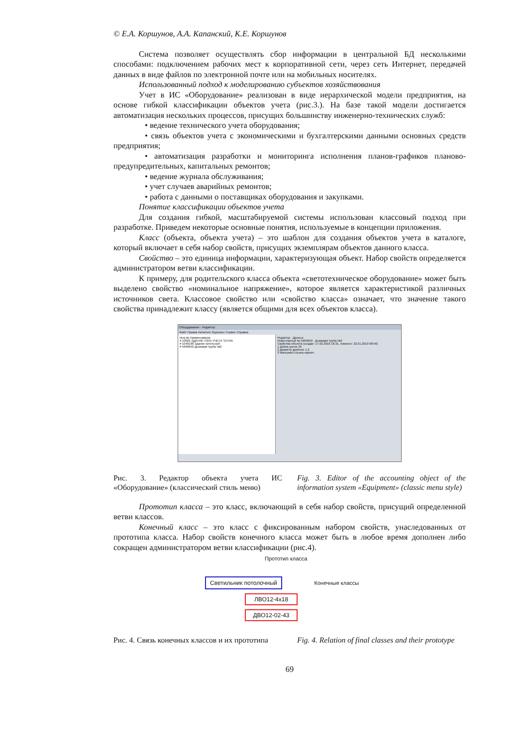© Е.А. Коршунов, А.А. Капанский, К.Е. Коршунов
Система позволяет осуществлять сбор информации в центральной БД несколькими способами: подключением рабочих мест к корпоративной сети, через сеть Интернет, передачей данных в виде файлов по электронной почте или на мобильных носителях.
Использованный подход к моделированию субъектов хозяйствования
Учет в ИС «Оборудование» реализован в виде иерархической модели предприятия, на основе гибкой классификации объектов учета (рис.3.). На базе такой модели достигается автоматизация нескольких процессов, присущих большинству инженерно-технических служб:
• ведение технического учета оборудования;
• связь объектов учета с экономическими и бухгалтерскими данными основных средств предприятия;
• автоматизация разработки и мониторинга исполнения планов-графиков планово-предупредительных, капитальных ремонтов;
• ведение журнала обслуживания;
• учет случаев аварийных ремонтов;
• работа с данными о поставщиках оборудования и закупками.
Понятие классификации объектов учета
Для создания гибкой, масштабируемой системы использован классовый подход при разработке. Приведем некоторые основные понятия, используемые в концепции приложения.
Класс (объекта, объекта учета) – это шаблон для создания объектов учета в каталоге, который включает в себя набор свойств, присущих экземплярам объектов данного класса.
Свойство – это единица информации, характеризующая объект. Набор свойств определяется администратором ветви классификации.
К примеру, для родительского класса объекта «светотехническое оборудование» может быть выделено свойство «номинальное напряжение», которое является характеристикой различных источников света. Классовое свойство или «свойство класса» означает, что значение такого свойства принадлежит классу (является общими для всех объектов класса).
Оборудование - Редактор
Файл Правка Каталоги Журналы Сервис Справка
Инв.№ Наименование
# 10822 ЗДАНИЕ УЗЛА УЧЕТА ТЕПЛА
# 1040100 Здание котельной
# 5669650 Дымовая труба №2
Редактор · Данные
Инвентарный № 5669650 · Дымовая труба №2
Свойства объекта (создан: 17.02.2016 16:31, изменен: 22.01.2019 08:56)
1 Длина целое 35
2 Диаметр дробное 1,2
3 Материал строка кирпич
Рис. 3. Редактор объекта учета ИС «Оборудование» (классический стиль меню)
Fig. 3. Editor of the accounting object of the information system «Equipment» (classic menu style)
Прототип класса – это класс, включающий в себя набор свойств, присущий определенной ветви классов.
Конечный класс – это класс с фиксированным набором свойств, унаследованных от прототипа класса. Набор свойств конечного класса может быть в любое время дополнен либо сокращен администратором ветви классификации (рис.4).
Прототип класса
Светильник потолочный
Конечные классы
ЛВО12-4х18
ДВО12-02-43
Рис. 4. Связь конечных классов и их прототипа
Fig. 4. Relation of final classes and their prototype
69